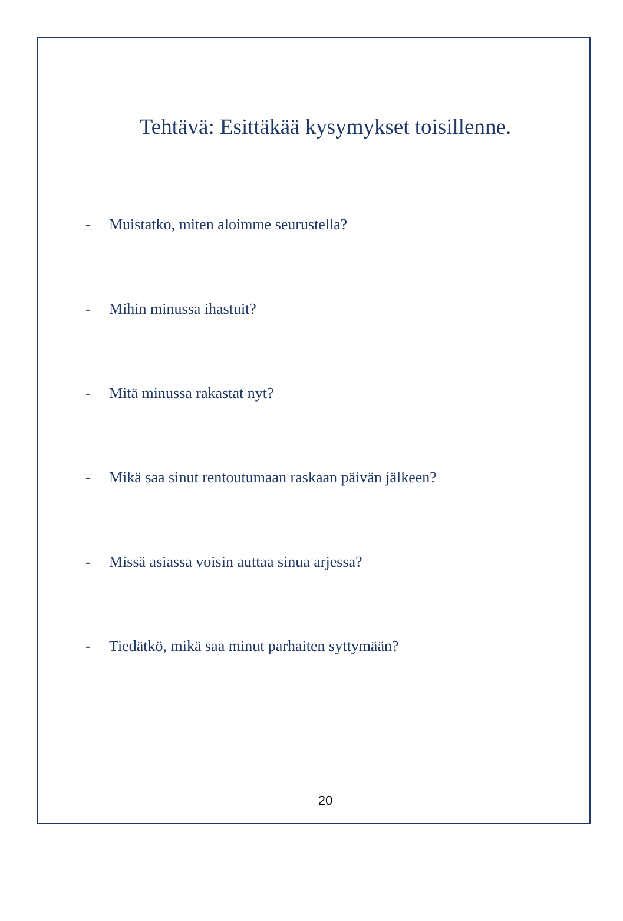Tehtävä: Esittäkää kysymykset toisillenne.
- Muistatko, miten aloimme seurustella?
- Mihin minussa ihastuit?
- Mitä minussa rakastat nyt?
- Mikä saa sinut rentoutumaan raskaan päivän jälkeen?
- Missä asiassa voisin auttaa sinua arjessa?
- Tiedätkö, mikä saa minut parhaiten syttymään?
20